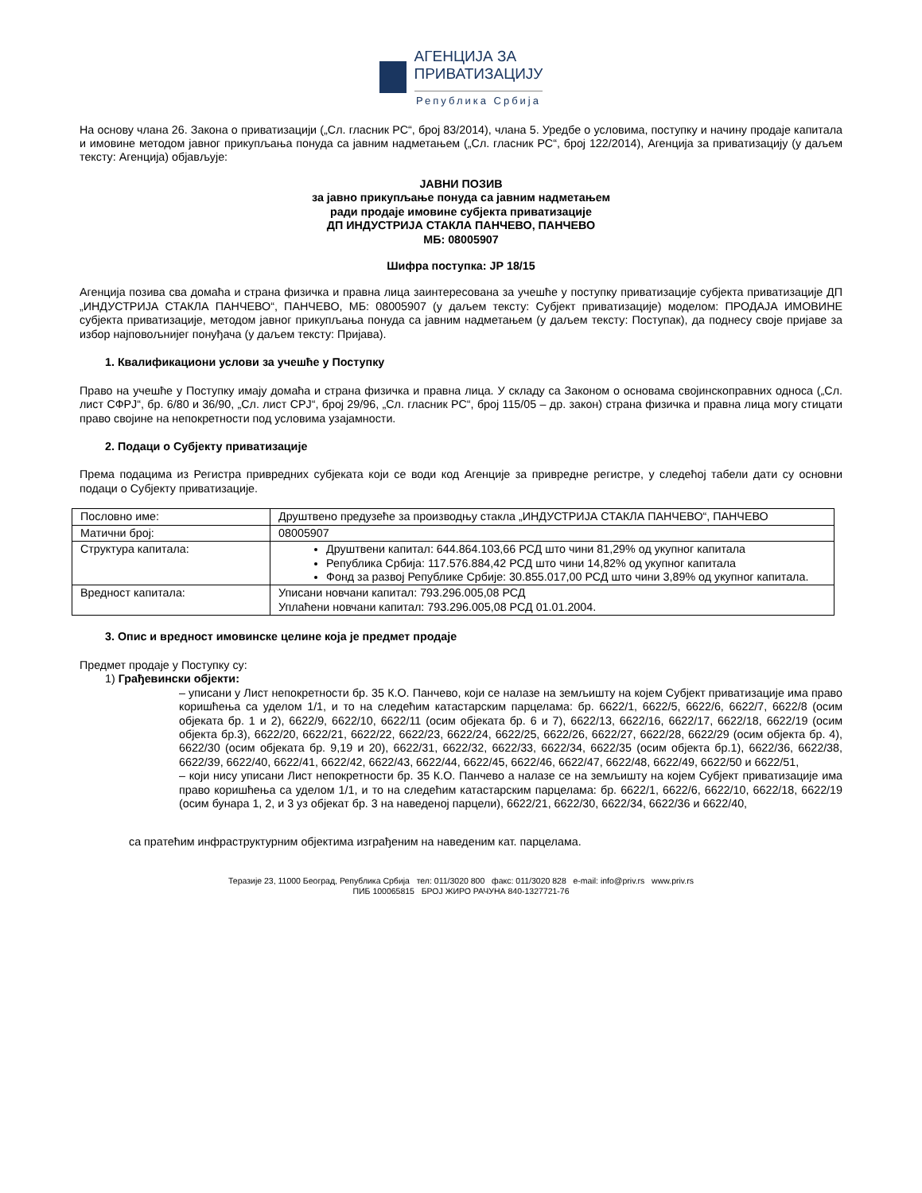АГЕНЦИЈА ЗА
ПРИВАТИЗАЦИЈУ
Република Србија
На основу члана 26. Закона о приватизацији („Сл. гласник РС“, број 83/2014), члана 5. Уредбе о условима, поступку и начину продаје капитала и имовине методом јавног прикупљања понуда са јавним надметањем („Сл. гласник РС“, број 122/2014), Агенција за приватизацију (у даљем тексту: Агенција) објављује:
ЈАВНИ ПОЗИВ
за јавно прикупљање понуда са јавним надметањем
ради продаје имовине субјекта приватизације
ДП ИНДУСТРИЈА СТАКЛА ПАНЧЕВО, ПАНЧЕВО
МБ: 08005907
Шифра поступка: ЈР 18/15
Агенција позива сва домаћа и страна физичка и правна лица заинтересована за учешће у поступку приватизације субјекта приватизације ДП „ИНДУСТРИЈА СТАКЛА ПАНЧЕВО“, ПАНЧЕВО, МБ: 08005907 (у даљем тексту: Субјект приватизације) моделом: ПРОДАЈА ИМОВИНЕ субјекта приватизације, методом јавног прикупљања понуда са јавним надметањем (у даљем тексту: Поступак), да поднесу своје пријаве за избор најповољнијег понуђача (у даљем тексту: Пријава).
1. Квалификациони услови за учешће у Поступку
Право на учешће у Поступку имају домаћа и страна физичка и правна лица. У складу са Законом о основама својинскоправних односа („Сл. лист СФРЈ“, бр. 6/80 и 36/90, „Сл. лист СРЈ“, број 29/96, „Сл. гласник РС“, број 115/05 – др. закон) страна физичка и правна лица могу стицати право својине на непокретности под условима узајамности.
2. Подаци о Субјекту приватизације
Према подацима из Регистра привредних субјеката који се води код Агенције за привредне регистре, у следећој табели дати су основни подаци о Субјекту приватизације.
| Пословно име: | Друштвено предузеће за производњу стакла „ИНДУСТРИЈА СТАКЛА ПАНЧЕВО“, ПАНЧЕВО |
| Матични број: | 08005907 |
| Структура капитала: | Друштвени капитал: 644.864.103,66 РСД што чини 81,29% од укупног капитала Република Србија: 117.576.884,42 РСД што чини 14,82% од укупног капитала Фонд за развој Републике Србије: 30.855.017,00 РСД што чини 3,89% од укупног капитала. |
| Вредност капитала: | Уписани новчани капитал: 793.296.005,08 РСД Уплаћени новчани капитал: 793.296.005,08 РСД 01.01.2004. |
3. Опис и вредност имовинске целине која је предмет продаје
Предмет продаје у Поступку су:
1) Грађевински објекти:
– уписани у Лист непокретности бр. 35 К.О. Панчево, који се налазе на земљишту на којем Субјект приватизације има право коришћења са уделом 1/1, и то на следећим катастарским парцелама: бр. 6622/1, 6622/5, 6622/6, 6622/7, 6622/8 (осим објеката бр. 1 и 2), 6622/9, 6622/10, 6622/11 (осим објеката бр. 6 и 7), 6622/13, 6622/16, 6622/17, 6622/18, 6622/19 (осим објекта бр.3), 6622/20, 6622/21, 6622/22, 6622/23, 6622/24, 6622/25, 6622/26, 6622/27, 6622/28, 6622/29 (осим објекта бр. 4), 6622/30 (осим објеката бр. 9,19 и 20), 6622/31, 6622/32, 6622/33, 6622/34, 6622/35 (осим објекта бр.1), 6622/36, 6622/38, 6622/39, 6622/40, 6622/41, 6622/42, 6622/43, 6622/44, 6622/45, 6622/46, 6622/47, 6622/48, 6622/49, 6622/50 и 6622/51,
– који нису уписани Лист непокретности бр. 35 К.О. Панчево а налазе се на земљишту на којем Субјект приватизације има право коришћења са уделом 1/1, и то на следећим катастарским парцелама: бр. 6622/1, 6622/6, 6622/10, 6622/18, 6622/19 (осим бунара 1, 2, и 3 уз објекат бр. 3 на наведеној парцели), 6622/21, 6622/30, 6622/34, 6622/36 и 6622/40,
са пратећим инфраструктурним објектима изграђеним на наведеним кат. парцелама.
Теразије 23, 11000 Београд, Република Србија тел: 011/3020 800 факс: 011/3020 828 e-mail: info@priv.rs www.priv.rs
ПИБ 100065815 БРОЈ ЖИРО РАЧУНА 840-1327721-76